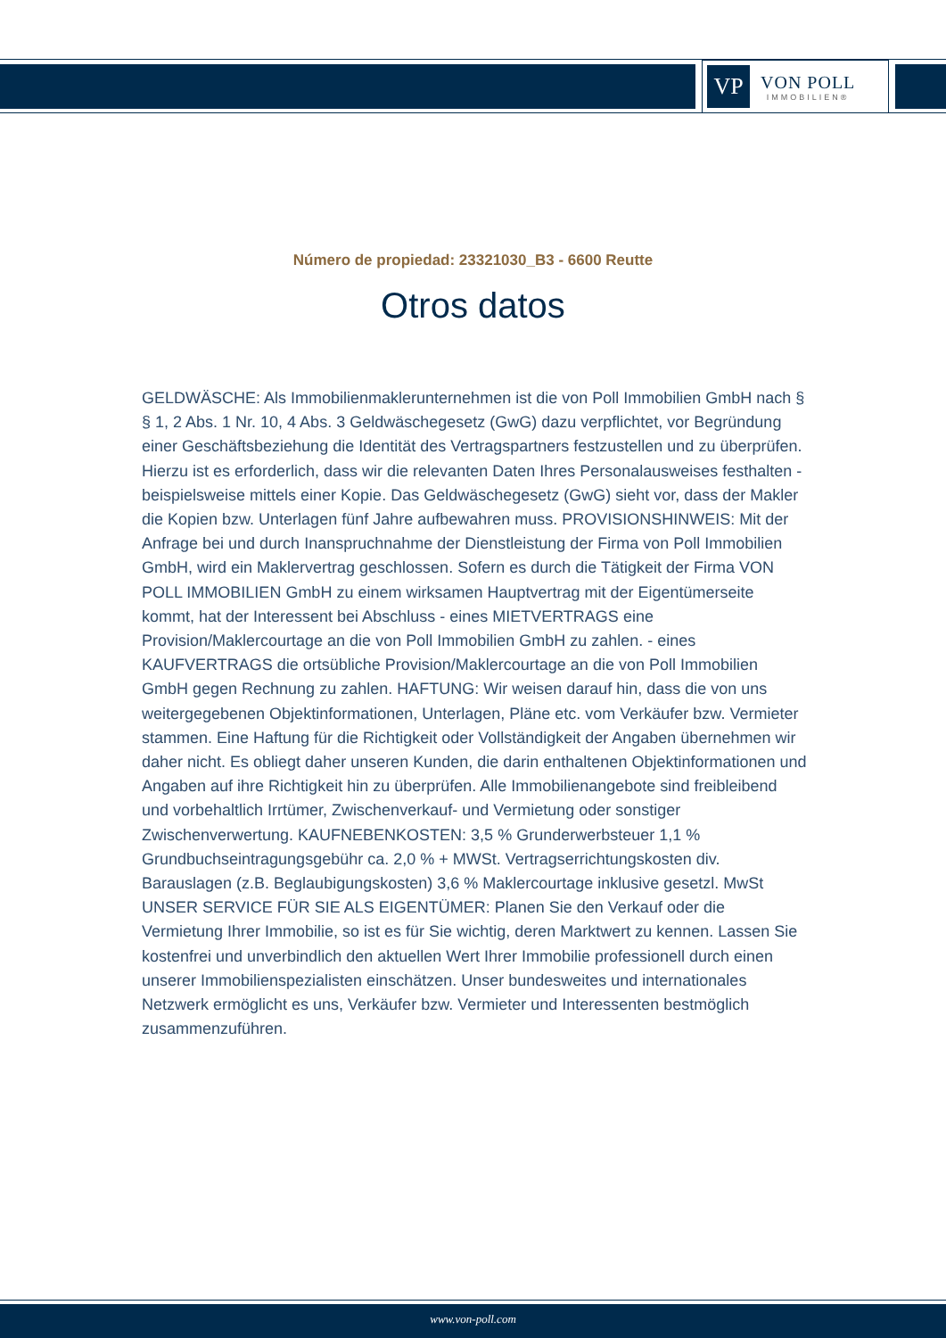VP
VON POLL
IMMOBILIEN®
Número de propiedad: 23321030_B3 - 6600 Reutte
Otros datos
GELDWÄSCHE: Als Immobilienmaklerunternehmen ist die von Poll Immobilien GmbH nach § § 1, 2 Abs. 1 Nr. 10, 4 Abs. 3 Geldwäschegesetz (GwG) dazu verpflichtet, vor Begründung einer Geschäftsbeziehung die Identität des Vertragspartners festzustellen und zu überprüfen. Hierzu ist es erforderlich, dass wir die relevanten Daten Ihres Personalausweises festhalten - beispielsweise mittels einer Kopie. Das Geldwäschegesetz (GwG) sieht vor, dass der Makler die Kopien bzw. Unterlagen fünf Jahre aufbewahren muss. PROVISIONSHINWEIS: Mit der Anfrage bei und durch Inanspruchnahme der Dienstleistung der Firma von Poll Immobilien GmbH, wird ein Maklervertrag geschlossen. Sofern es durch die Tätigkeit der Firma VON POLL IMMOBILIEN GmbH zu einem wirksamen Hauptvertrag mit der Eigentümerseite kommt, hat der Interessent bei Abschluss - eines MIETVERTRAGS eine Provision/Maklercourtage an die von Poll Immobilien GmbH zu zahlen. - eines KAUFVERTRAGS die ortsübliche Provision/Maklercourtage an die von Poll Immobilien GmbH gegen Rechnung zu zahlen. HAFTUNG: Wir weisen darauf hin, dass die von uns weitergegebenen Objektinformationen, Unterlagen, Pläne etc. vom Verkäufer bzw. Vermieter stammen. Eine Haftung für die Richtigkeit oder Vollständigkeit der Angaben übernehmen wir daher nicht. Es obliegt daher unseren Kunden, die darin enthaltenen Objektinformationen und Angaben auf ihre Richtigkeit hin zu überprüfen. Alle Immobilienangebote sind freibleibend und vorbehaltlich Irrtümer, Zwischenverkauf- und Vermietung oder sonstiger Zwischenverwertung. KAUFNEBENKOSTEN: 3,5 % Grunderwerbsteuer 1,1 % Grundbuchseintragungsgebühr ca. 2,0 % + MWSt. Vertragserrichtungskosten div. Barauslagen (z.B. Beglaubigungskosten) 3,6 % Maklercourtage inklusive gesetzl. MwSt UNSER SERVICE FÜR SIE ALS EIGENTÜMER: Planen Sie den Verkauf oder die Vermietung Ihrer Immobilie, so ist es für Sie wichtig, deren Marktwert zu kennen. Lassen Sie kostenfrei und unverbindlich den aktuellen Wert Ihrer Immobilie professionell durch einen unserer Immobilienspezialisten einschätzen. Unser bundesweites und internationales Netzwerk ermöglicht es uns, Verkäufer bzw. Vermieter und Interessenten bestmöglich zusammenzuführen.
www.von-poll.com